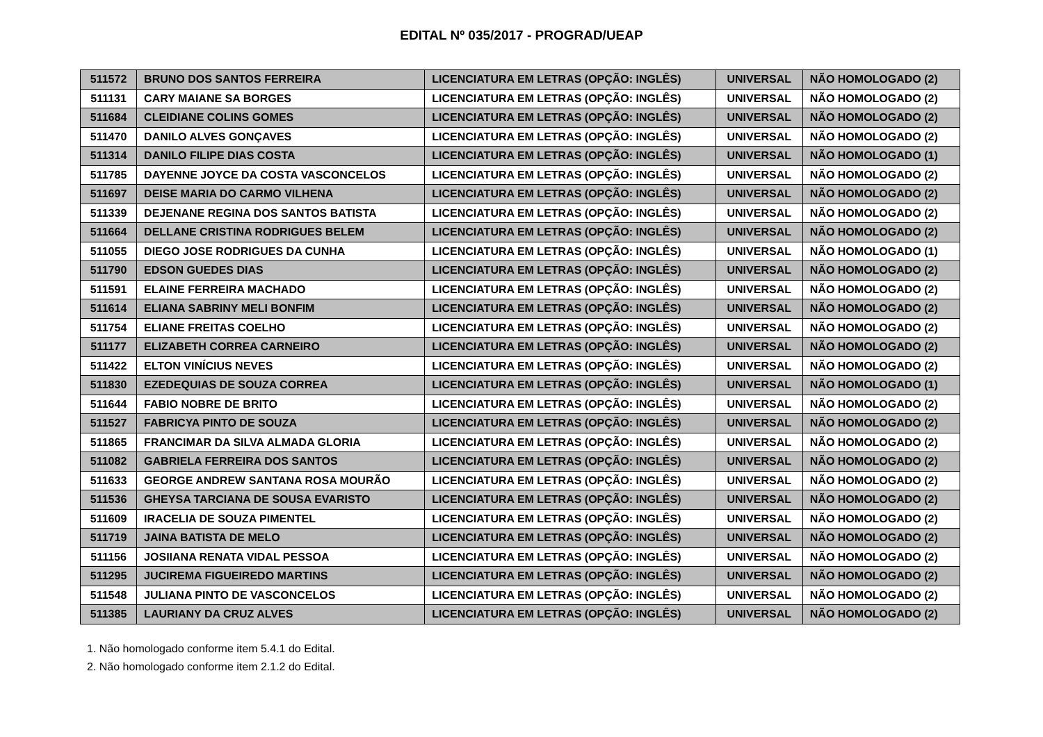EDITAL Nº 035/2017 - PROGRAD/UEAP
| 511572 | BRUNO DOS SANTOS FERREIRA | LICENCIATURA EM LETRAS (OPÇÃO: INGLÊS) | UNIVERSAL | NÃO HOMOLOGADO (2) |
| 511131 | CARY MAIANE SA BORGES | LICENCIATURA EM LETRAS (OPÇÃO: INGLÊS) | UNIVERSAL | NÃO HOMOLOGADO (2) |
| 511684 | CLEIDIANE COLINS GOMES | LICENCIATURA EM LETRAS (OPÇÃO: INGLÊS) | UNIVERSAL | NÃO HOMOLOGADO (2) |
| 511470 | DANILO ALVES GONÇAVES | LICENCIATURA EM LETRAS (OPÇÃO: INGLÊS) | UNIVERSAL | NÃO HOMOLOGADO (2) |
| 511314 | DANILO FILIPE DIAS COSTA | LICENCIATURA EM LETRAS (OPÇÃO: INGLÊS) | UNIVERSAL | NÃO HOMOLOGADO (1) |
| 511785 | DAYENNE JOYCE DA COSTA VASCONCELOS | LICENCIATURA EM LETRAS (OPÇÃO: INGLÊS) | UNIVERSAL | NÃO HOMOLOGADO (2) |
| 511697 | DEISE MARIA DO CARMO VILHENA | LICENCIATURA EM LETRAS (OPÇÃO: INGLÊS) | UNIVERSAL | NÃO HOMOLOGADO (2) |
| 511339 | DEJENANE REGINA DOS SANTOS BATISTA | LICENCIATURA EM LETRAS (OPÇÃO: INGLÊS) | UNIVERSAL | NÃO HOMOLOGADO (2) |
| 511664 | DELLANE CRISTINA RODRIGUES BELEM | LICENCIATURA EM LETRAS (OPÇÃO: INGLÊS) | UNIVERSAL | NÃO HOMOLOGADO (2) |
| 511055 | DIEGO JOSE RODRIGUES DA CUNHA | LICENCIATURA EM LETRAS (OPÇÃO: INGLÊS) | UNIVERSAL | NÃO HOMOLOGADO (1) |
| 511790 | EDSON GUEDES DIAS | LICENCIATURA EM LETRAS (OPÇÃO: INGLÊS) | UNIVERSAL | NÃO HOMOLOGADO (2) |
| 511591 | ELAINE FERREIRA MACHADO | LICENCIATURA EM LETRAS (OPÇÃO: INGLÊS) | UNIVERSAL | NÃO HOMOLOGADO (2) |
| 511614 | ELIANA SABRINY MELI BONFIM | LICENCIATURA EM LETRAS (OPÇÃO: INGLÊS) | UNIVERSAL | NÃO HOMOLOGADO (2) |
| 511754 | ELIANE FREITAS COELHO | LICENCIATURA EM LETRAS (OPÇÃO: INGLÊS) | UNIVERSAL | NÃO HOMOLOGADO (2) |
| 511177 | ELIZABETH CORREA CARNEIRO | LICENCIATURA EM LETRAS (OPÇÃO: INGLÊS) | UNIVERSAL | NÃO HOMOLOGADO (2) |
| 511422 | ELTON VINÍCIUS NEVES | LICENCIATURA EM LETRAS (OPÇÃO: INGLÊS) | UNIVERSAL | NÃO HOMOLOGADO (2) |
| 511830 | EZEDEQUIAS DE SOUZA CORREA | LICENCIATURA EM LETRAS (OPÇÃO: INGLÊS) | UNIVERSAL | NÃO HOMOLOGADO (1) |
| 511644 | FABIO NOBRE DE BRITO | LICENCIATURA EM LETRAS (OPÇÃO: INGLÊS) | UNIVERSAL | NÃO HOMOLOGADO (2) |
| 511527 | FABRICYA PINTO DE SOUZA | LICENCIATURA EM LETRAS (OPÇÃO: INGLÊS) | UNIVERSAL | NÃO HOMOLOGADO (2) |
| 511865 | FRANCIMAR DA SILVA ALMADA GLORIA | LICENCIATURA EM LETRAS (OPÇÃO: INGLÊS) | UNIVERSAL | NÃO HOMOLOGADO (2) |
| 511082 | GABRIELA FERREIRA DOS SANTOS | LICENCIATURA EM LETRAS (OPÇÃO: INGLÊS) | UNIVERSAL | NÃO HOMOLOGADO (2) |
| 511633 | GEORGE ANDREW SANTANA ROSA MOURÃO | LICENCIATURA EM LETRAS (OPÇÃO: INGLÊS) | UNIVERSAL | NÃO HOMOLOGADO (2) |
| 511536 | GHEYSA TARCIANA DE SOUSA EVARISTO | LICENCIATURA EM LETRAS (OPÇÃO: INGLÊS) | UNIVERSAL | NÃO HOMOLOGADO (2) |
| 511609 | IRACELIA DE SOUZA PIMENTEL | LICENCIATURA EM LETRAS (OPÇÃO: INGLÊS) | UNIVERSAL | NÃO HOMOLOGADO (2) |
| 511719 | JAINA BATISTA DE MELO | LICENCIATURA EM LETRAS (OPÇÃO: INGLÊS) | UNIVERSAL | NÃO HOMOLOGADO (2) |
| 511156 | JOSIIANA RENATA VIDAL PESSOA | LICENCIATURA EM LETRAS (OPÇÃO: INGLÊS) | UNIVERSAL | NÃO HOMOLOGADO (2) |
| 511295 | JUCIREMA FIGUEIREDO MARTINS | LICENCIATURA EM LETRAS (OPÇÃO: INGLÊS) | UNIVERSAL | NÃO HOMOLOGADO (2) |
| 511548 | JULIANA PINTO DE VASCONCELOS | LICENCIATURA EM LETRAS (OPÇÃO: INGLÊS) | UNIVERSAL | NÃO HOMOLOGADO (2) |
| 511385 | LAURIANY DA CRUZ ALVES | LICENCIATURA EM LETRAS (OPÇÃO: INGLÊS) | UNIVERSAL | NÃO HOMOLOGADO (2) |
1. Não homologado conforme item 5.4.1 do Edital.
2. Não homologado conforme item 2.1.2 do Edital.